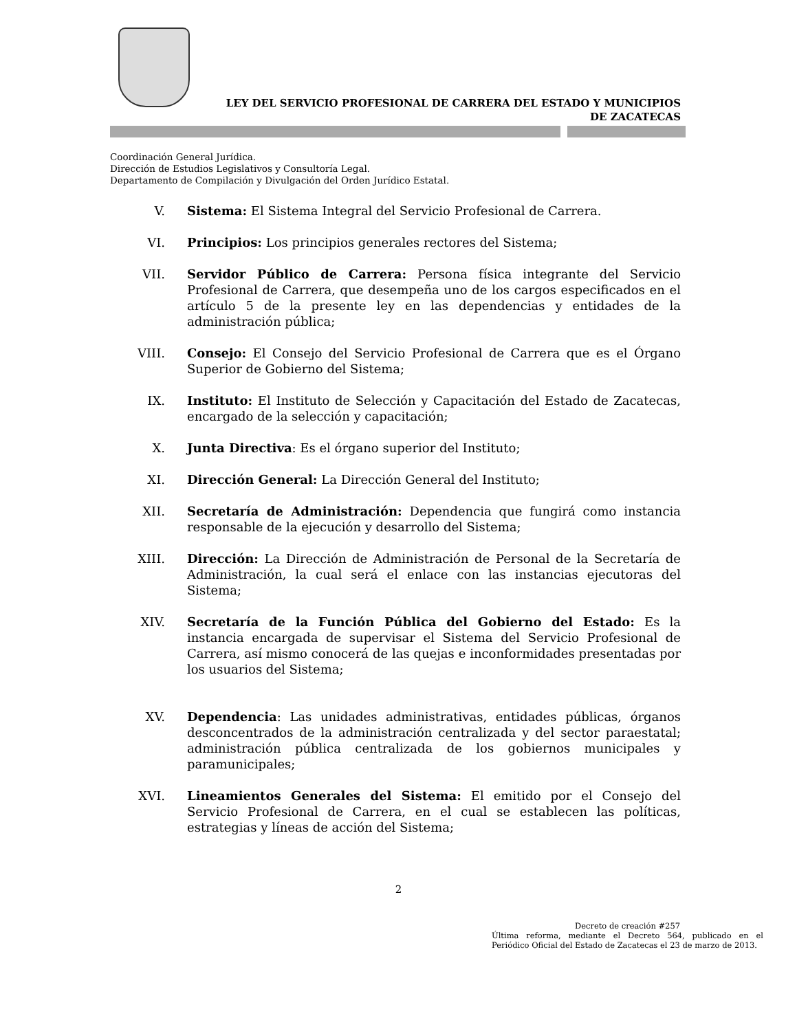LEY DEL SERVICIO PROFESIONAL DE CARRERA DEL ESTADO Y MUNICIPIOS
DE ZACATECAS
Coordinación General Jurídica.
Dirección de Estudios Legislativos y Consultoría Legal.
Departamento de Compilación y Divulgación del Orden Jurídico Estatal.
V. Sistema: El Sistema Integral del Servicio Profesional de Carrera.
VI. Principios: Los principios generales rectores del Sistema;
VII. Servidor Público de Carrera: Persona física integrante del Servicio Profesional de Carrera, que desempeña uno de los cargos especificados en el artículo 5 de la presente ley en las dependencias y entidades de la administración pública;
VIII. Consejo: El Consejo del Servicio Profesional de Carrera que es el Órgano Superior de Gobierno del Sistema;
IX. Instituto: El Instituto de Selección y Capacitación del Estado de Zacatecas, encargado de la selección y capacitación;
X. Junta Directiva: Es el órgano superior del Instituto;
XI. Dirección General: La Dirección General del Instituto;
XII. Secretaría de Administración: Dependencia que fungirá como instancia responsable de la ejecución y desarrollo del Sistema;
XIII. Dirección: La Dirección de Administración de Personal de la Secretaría de Administración, la cual será el enlace con las instancias ejecutoras del Sistema;
XIV. Secretaría de la Función Pública del Gobierno del Estado: Es la instancia encargada de supervisar el Sistema del Servicio Profesional de Carrera, así mismo conocerá de las quejas e inconformidades presentadas por los usuarios del Sistema;
XV. Dependencia: Las unidades administrativas, entidades públicas, órganos desconcentrados de la administración centralizada y del sector paraestatal; administración pública centralizada de los gobiernos municipales y paramunicipales;
XVI. Lineamientos Generales del Sistema: El emitido por el Consejo del Servicio Profesional de Carrera, en el cual se establecen las políticas, estrategias y líneas de acción del Sistema;
2
Decreto de creación #257
Última reforma, mediante el Decreto 564, publicado en el Periódico Oficial del Estado de Zacatecas el 23 de marzo de 2013.